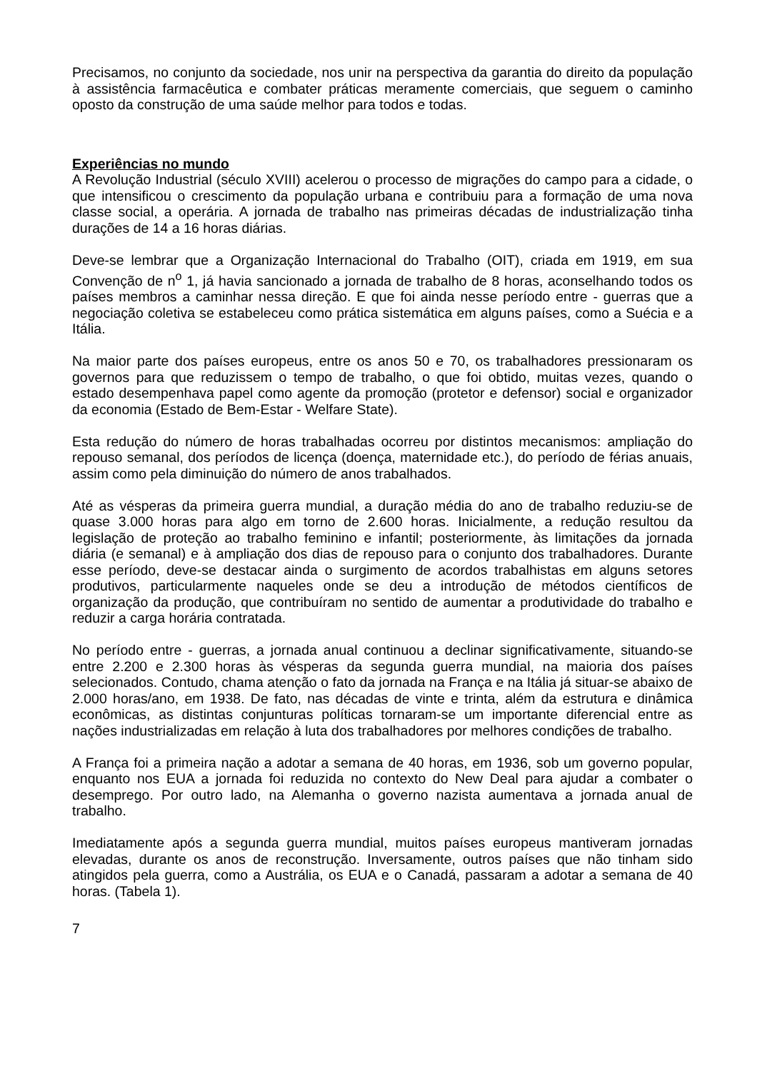Precisamos, no conjunto da sociedade, nos unir na perspectiva da garantia do direito da população à assistência farmacêutica e combater práticas meramente comerciais, que seguem o caminho oposto da construção de uma saúde melhor para todos e todas.
Experiências no mundo
A Revolução Industrial (século XVIII) acelerou o processo de migrações do campo para a cidade, o que intensificou o crescimento da população urbana e contribuiu para a formação de uma nova classe social, a operária. A jornada de trabalho nas primeiras décadas de industrialização tinha durações de 14 a 16 horas diárias.
Deve-se lembrar que a Organização Internacional do Trabalho (OIT), criada em 1919, em sua Convenção de n<sup>o</sup> 1, já havia sancionado a jornada de trabalho de 8 horas, aconselhando todos os países membros a caminhar nessa direção. E que foi ainda nesse período entre - guerras que a negociação coletiva se estabeleceu como prática sistemática em alguns países, como a Suécia e a Itália.
Na maior parte dos países europeus, entre os anos 50 e 70, os trabalhadores pressionaram os governos para que reduzissem o tempo de trabalho, o que foi obtido, muitas vezes, quando o estado desempenhava papel como agente da promoção (protetor e defensor) social e organizador da economia (Estado de Bem-Estar - Welfare State).
Esta redução do número de horas trabalhadas ocorreu por distintos mecanismos: ampliação do repouso semanal, dos períodos de licença (doença, maternidade etc.), do período de férias anuais, assim como pela diminuição do número de anos trabalhados.
Até as vésperas da primeira guerra mundial, a duração média do ano de trabalho reduziu-se de quase 3.000 horas para algo em torno de 2.600 horas. Inicialmente, a redução resultou da legislação de proteção ao trabalho feminino e infantil; posteriormente, às limitações da jornada diária (e semanal) e à ampliação dos dias de repouso para o conjunto dos trabalhadores. Durante esse período, deve-se destacar ainda o surgimento de acordos trabalhistas em alguns setores produtivos, particularmente naqueles onde se deu a introdução de métodos científicos de organização da produção, que contribuíram no sentido de aumentar a produtividade do trabalho e reduzir a carga horária contratada.
No período entre - guerras, a jornada anual continuou a declinar significativamente, situando-se entre 2.200 e 2.300 horas às vésperas da segunda guerra mundial, na maioria dos países selecionados. Contudo, chama atenção o fato da jornada na França e na Itália já situar-se abaixo de 2.000 horas/ano, em 1938. De fato, nas décadas de vinte e trinta, além da estrutura e dinâmica econômicas, as distintas conjunturas políticas tornaram-se um importante diferencial entre as nações industrializadas em relação à luta dos trabalhadores por melhores condições de trabalho.
A França foi a primeira nação a adotar a semana de 40 horas, em 1936, sob um governo popular, enquanto nos EUA a jornada foi reduzida no contexto do New Deal para ajudar a combater o desemprego. Por outro lado, na Alemanha o governo nazista aumentava a jornada anual de trabalho.
Imediatamente após a segunda guerra mundial, muitos países europeus mantiveram jornadas elevadas, durante os anos de reconstrução. Inversamente, outros países que não tinham sido atingidos pela guerra, como a Austrália, os EUA e o Canadá, passaram a adotar a semana de 40 horas. (Tabela 1).
7